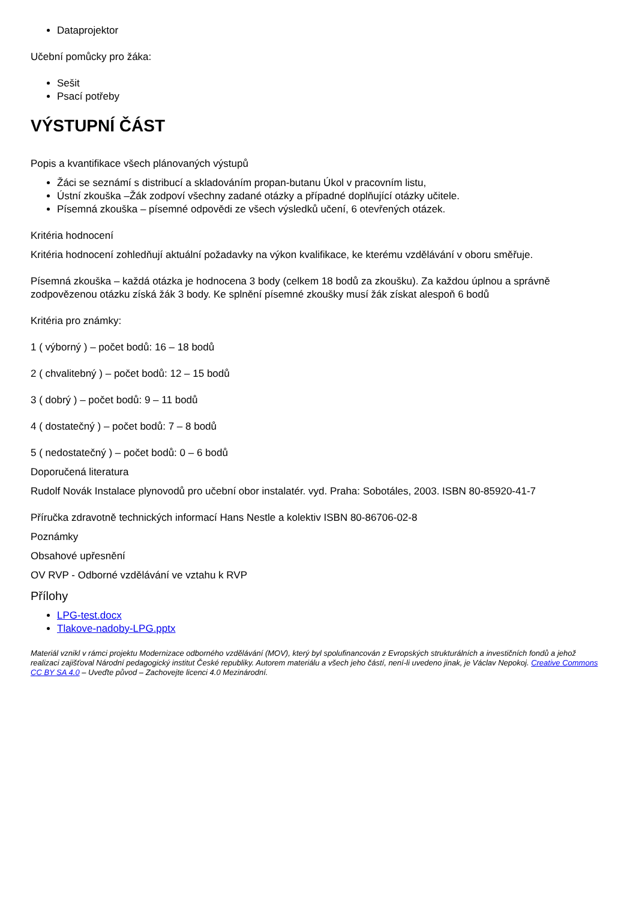Dataprojektor
Učební pomůcky pro žáka:
Sešit
Psací potřeby
VÝSTUPNÍ ČÁST
Popis a kvantifikace všech plánovaných výstupů
Žáci se seznámí s distribucí a skladováním propan-butanu Úkol v pracovním listu,
Ústní zkouška –Žák zodpoví všechny zadané otázky a případné doplňující otázky učitele.
Písemná zkouška – písemné odpovědi ze všech výsledků učení, 6 otevřených otázek.
Kritéria hodnocení
Kritéria hodnocení zohledňují aktuální požadavky na výkon kvalifikace, ke kterému vzdělávání v oboru směřuje.
Písemná zkouška – každá otázka je hodnocena 3 body (celkem 18 bodů za zkoušku). Za každou úplnou a správně zodpovězenou otázku získá žák 3 body. Ke splnění písemné zkoušky musí žák získat alespoň 6 bodů
Kritéria pro známky:
1 ( výborný ) – počet bodů: 16 – 18 bodů
2 ( chvalitebný ) – počet bodů: 12 – 15 bodů
3 ( dobrý ) – počet bodů: 9 – 11 bodů
4 ( dostatečný ) – počet bodů: 7 – 8 bodů
5 ( nedostatečný ) – počet bodů: 0 – 6 bodů
Doporučená literatura
Rudolf Novák Instalace plynovodů pro učební obor instalatér. vyd. Praha: Sobotáles, 2003. ISBN 80-85920-41-7
Příručka zdravotně technických informací Hans Nestle a kolektiv ISBN 80-86706-02-8
Poznámky
Obsahové upřesnění
OV RVP - Odborné vzdělávání ve vztahu k RVP
Přílohy
LPG-test.docx
Tlakove-nadoby-LPG.pptx
Materiál vznikl v rámci projektu Modernizace odborného vzdělávání (MOV), který byl spolufinancován z Evropských strukturálních a investičních fondů a jehož realizaci zajišťoval Národní pedagogický institut České republiky. Autorem materiálu a všech jeho částí, není-li uvedeno jinak, je Václav Nepokoj. Creative Commons CC BY SA 4.0 – Uveďte původ – Zachovejte licenci 4.0 Mezinárodní.